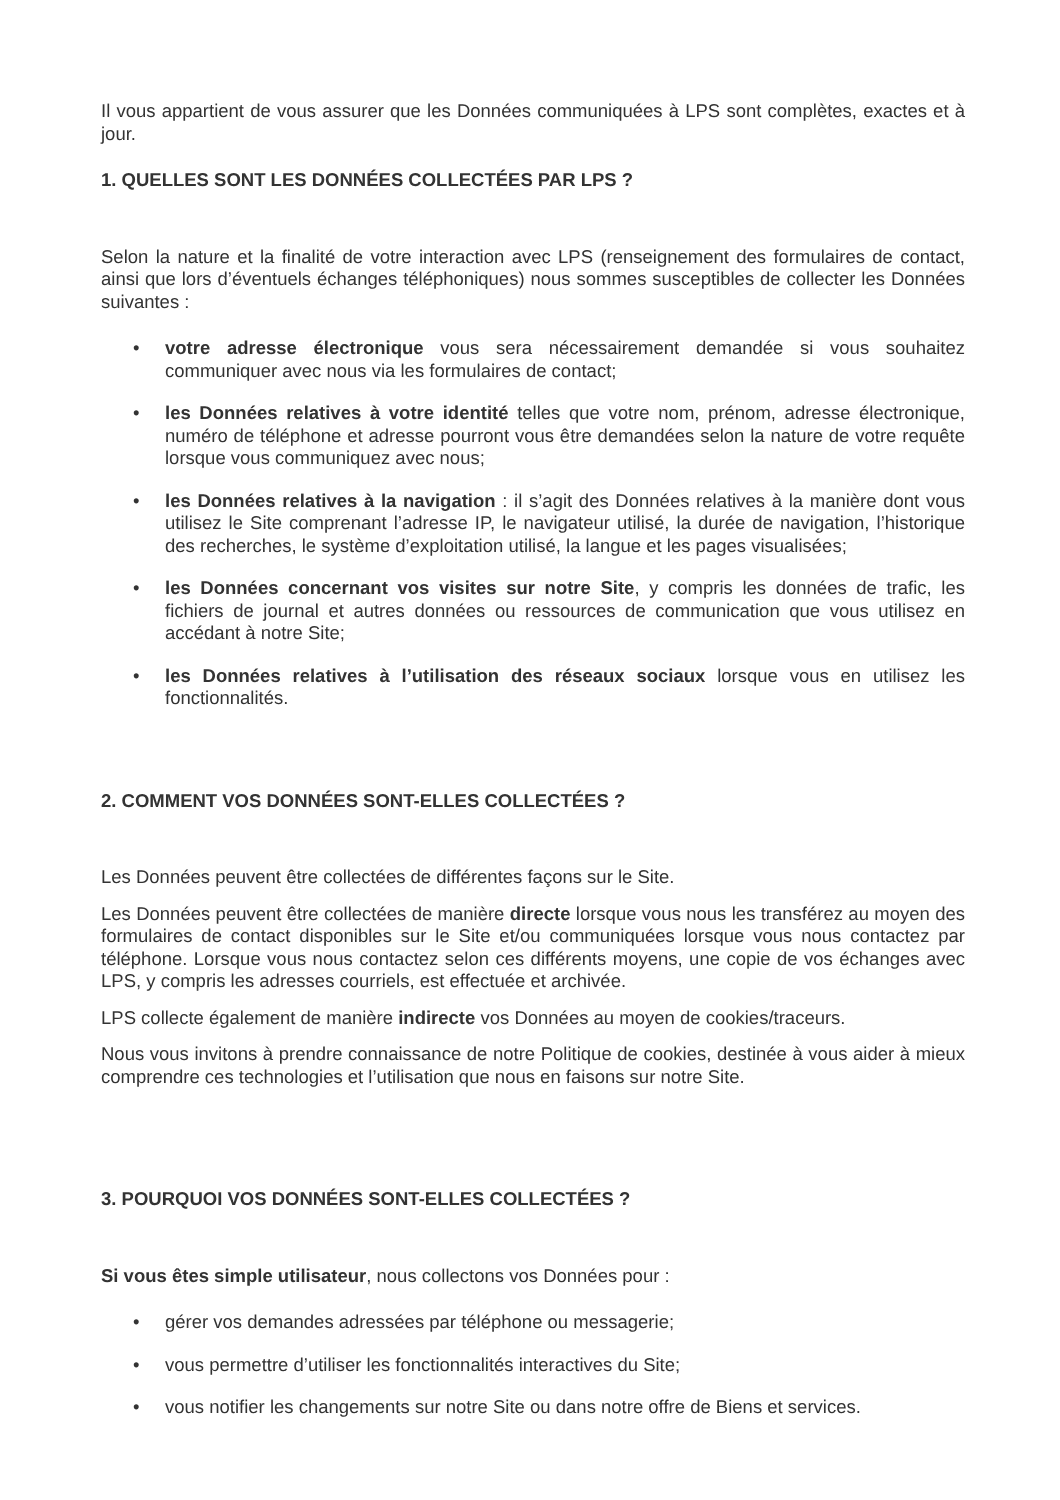Il vous appartient de vous assurer que les Données communiquées à LPS sont complètes, exactes et à jour.
1. QUELLES SONT LES DONNÉES COLLECTÉES PAR LPS ?
Selon la nature et la finalité de votre interaction avec LPS (renseignement des formulaires de contact, ainsi que lors d’éventuels échanges téléphoniques) nous sommes susceptibles de collecter les Données suivantes :
• votre adresse électronique vous sera nécessairement demandée si vous souhaitez communiquer avec nous via les formulaires de contact;
• les Données relatives à votre identité telles que votre nom, prénom, adresse électronique, numéro de téléphone et adresse pourront vous être demandées selon la nature de votre requête lorsque vous communiquez avec nous;
• les Données relatives à la navigation : il s’agit des Données relatives à la manière dont vous utilisez le Site comprenant l’adresse IP, le navigateur utilisé, la durée de navigation, l’historique des recherches, le système d’exploitation utilisé, la langue et les pages visualisées;
• les Données concernant vos visites sur notre Site, y compris les données de trafic, les fichiers de journal et autres données ou ressources de communication que vous utilisez en accédant à notre Site;
• les Données relatives à l’utilisation des réseaux sociaux lorsque vous en utilisez les fonctionnalités.
2. COMMENT VOS DONNÉES SONT-ELLES COLLECTÉES ?
Les Données peuvent être collectées de différentes façons sur le Site.
Les Données peuvent être collectées de manière directe lorsque vous nous les transférez au moyen des formulaires de contact disponibles sur le Site et/ou communiquées lorsque vous nous contactez par téléphone. Lorsque vous nous contactez selon ces différents moyens, une copie de vos échanges avec LPS, y compris les adresses courriels, est effectuée et archivée.
LPS collecte également de manière indirecte vos Données au moyen de cookies/traceurs.
Nous vous invitons à prendre connaissance de notre Politique de cookies, destinée à vous aider à mieux comprendre ces technologies et l’utilisation que nous en faisons sur notre Site.
3. POURQUOI VOS DONNÉES SONT-ELLES COLLECTÉES ?
Si vous êtes simple utilisateur, nous collectons vos Données pour :
• gérer vos demandes adressées par téléphone ou messagerie;
• vous permettre d’utiliser les fonctionnalités interactives du Site;
• vous notifier les changements sur notre Site ou dans notre offre de Biens et services.